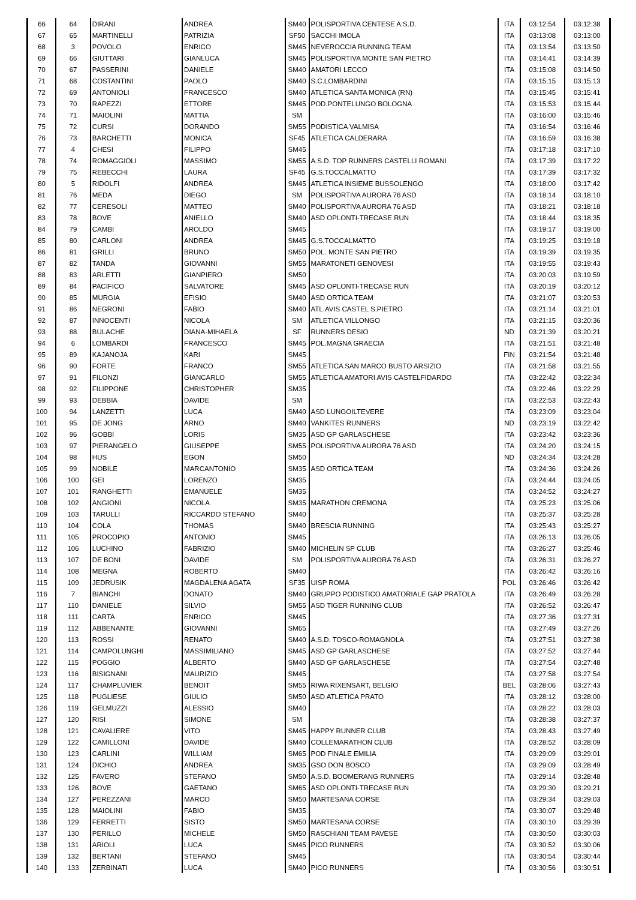| 66 | 64 | DIRANI | ANDREA | SM40 | POLISPORTIVA CENTESE A.S.D. | ITA | 03:12:54 | 03:12:38 |
| 67 | 65 | MARTINELLI | PATRIZIA | SF50 | SACCHI IMOLA | ITA | 03:13:08 | 03:13:00 |
| 68 | 3 | POVOLO | ENRICO | SM45 | NEVEROCCIA RUNNING TEAM | ITA | 03:13:54 | 03:13:50 |
| 69 | 66 | GIUTTARI | GIANLUCA | SM45 | POLISPORTIVA MONTE SAN PIETRO | ITA | 03:14:41 | 03:14:39 |
| 70 | 67 | PASSERINI | DANIELE | SM40 | AMATORI LECCO | ITA | 03:15:08 | 03:14:50 |
| 71 | 68 | COSTANTINI | PAOLO | SM40 | S.C.LOMBARDINI | ITA | 03:15:15 | 03:15:13 |
| 72 | 69 | ANTONIOLI | FRANCESCO | SM40 | ATLETICA SANTA MONICA (RN) | ITA | 03:15:45 | 03:15:41 |
| 73 | 70 | RAPEZZI | ETTORE | SM45 | POD.PONTELUNGO BOLOGNA | ITA | 03:15:53 | 03:15:44 |
| 74 | 71 | MAIOLINI | MATTIA | SM | | ITA | 03:16:00 | 03:15:46 |
| 75 | 72 | CURSI | DORANDO | SM55 | PODISTICA VALMISA | ITA | 03:16:54 | 03:16:46 |
| 76 | 73 | BARCHETTI | MONICA | SF45 | ATLETICA CALDERARA | ITA | 03:16:59 | 03:16:38 |
| 77 | 4 | CHESI | FILIPPO | SM45 | | ITA | 03:17:18 | 03:17:10 |
| 78 | 74 | ROMAGGIOLI | MASSIMO | SM55 | A.S.D. TOP RUNNERS CASTELLI ROMANI | ITA | 03:17:39 | 03:17:22 |
| 79 | 75 | REBECCHI | LAURA | SF45 | G.S.TOCCALMATTO | ITA | 03:17:39 | 03:17:32 |
| 80 | 5 | RIDOLFI | ANDREA | SM45 | ATLETICA INSIEME BUSSOLENGO | ITA | 03:18:00 | 03:17:42 |
| 81 | 76 | MEDA | DIEGO | SM | POLISPORTIVA AURORA 76 ASD | ITA | 03:18:14 | 03:18:10 |
| 82 | 77 | CERESOLI | MATTEO | SM40 | POLISPORTIVA AURORA 76 ASD | ITA | 03:18:21 | 03:18:18 |
| 83 | 78 | BOVE | ANIELLO | SM40 | ASD OPLONTI-TRECASE RUN | ITA | 03:18:44 | 03:18:35 |
| 84 | 79 | CAMBI | AROLDO | SM45 | | ITA | 03:19:17 | 03:19:00 |
| 85 | 80 | CARLONI | ANDREA | SM45 | G.S.TOCCALMATTO | ITA | 03:19:25 | 03:19:18 |
| 86 | 81 | GRILLI | BRUNO | SM50 | POL. MONTE SAN PIETRO | ITA | 03:19:39 | 03:19:35 |
| 87 | 82 | TANDA | GIOVANNI | SM55 | MARATONETI GENOVESI | ITA | 03:19:55 | 03:19:43 |
| 88 | 83 | ARLETTI | GIANPIERO | SM50 | | ITA | 03:20:03 | 03:19:59 |
| 89 | 84 | PACIFICO | SALVATORE | SM45 | ASD OPLONTI-TRECASE RUN | ITA | 03:20:19 | 03:20:12 |
| 90 | 85 | MURGIA | EFISIO | SM40 | ASD ORTICA TEAM | ITA | 03:21:07 | 03:20:53 |
| 91 | 86 | NEGRONI | FABIO | SM40 | ATL.AVIS CASTEL S.PIETRO | ITA | 03:21:14 | 03:21:01 |
| 92 | 87 | INNOCENTI | NICOLA | SM | ATLETICA VILLONGO | ITA | 03:21:15 | 03:20:36 |
| 93 | 88 | BULACHE | DIANA-MIHAELA | SF | RUNNERS DESIO | ND | 03:21:39 | 03:20:21 |
| 94 | 6 | LOMBARDI | FRANCESCO | SM45 | POL.MAGNA GRAECIA | ITA | 03:21:51 | 03:21:48 |
| 95 | 89 | KAJANOJA | KARI | SM45 | | FIN | 03:21:54 | 03:21:48 |
| 96 | 90 | FORTE | FRANCO | SM55 | ATLETICA SAN MARCO BUSTO ARSIZIO | ITA | 03:21:58 | 03:21:55 |
| 97 | 91 | FILONZI | GIANCARLO | SM55 | ATLETICA AMATORI AVIS CASTELFIDARDO | ITA | 03:22:42 | 03:22:34 |
| 98 | 92 | FILIPPONE | CHRISTOPHER | SM35 | | ITA | 03:22:46 | 03:22:29 |
| 99 | 93 | DEBBIA | DAVIDE | SM | | ITA | 03:22:53 | 03:22:43 |
| 100 | 94 | LANZETTI | LUCA | SM40 | ASD LUNGOILTEVERE | ITA | 03:23:09 | 03:23:04 |
| 101 | 95 | DE JONG | ARNO | SM40 | VANKITES RUNNERS | ND | 03:23:19 | 03:22:42 |
| 102 | 96 | GOBBI | LORIS | SM35 | ASD GP GARLASCHESE | ITA | 03:23:42 | 03:23:36 |
| 103 | 97 | PIERANGELO | GIUSEPPE | SM55 | POLISPORTIVA AURORA 76 ASD | ITA | 03:24:20 | 03:24:15 |
| 104 | 98 | HUS | EGON | SM50 | | ND | 03:24:34 | 03:24:28 |
| 105 | 99 | NOBILE | MARCANTONIO | SM35 | ASD ORTICA TEAM | ITA | 03:24:36 | 03:24:26 |
| 106 | 100 | GEI | LORENZO | SM35 | | ITA | 03:24:44 | 03:24:05 |
| 107 | 101 | RANGHETTI | EMANUELE | SM35 | | ITA | 03:24:52 | 03:24:27 |
| 108 | 102 | ANGIONI | NICOLA | SM35 | MARATHON CREMONA | ITA | 03:25:23 | 03:25:06 |
| 109 | 103 | TARULLI | RICCARDO STEFANO | SM40 | | ITA | 03:25:37 | 03:25:28 |
| 110 | 104 | COLA | THOMAS | SM40 | BRESCIA RUNNING | ITA | 03:25:43 | 03:25:27 |
| 111 | 105 | PROCOPIO | ANTONIO | SM45 | | ITA | 03:26:13 | 03:26:05 |
| 112 | 106 | LUCHINO | FABRIZIO | SM40 | MICHELIN SP CLUB | ITA | 03:26:27 | 03:25:46 |
| 113 | 107 | DE BONI | DAVIDE | SM | POLISPORTIVA AURORA 76 ASD | ITA | 03:26:31 | 03:26:27 |
| 114 | 108 | MEGNA | ROBERTO | SM40 | | ITA | 03:26:42 | 03:26:16 |
| 115 | 109 | JEDRUSIK | MAGDALENA AGATA | SF35 | UISP ROMA | POL | 03:26:46 | 03:26:42 |
| 116 | 7 | BIANCHI | DONATO | SM40 | GRUPPO PODISTICO AMATORIALE GAP PRATOLA | ITA | 03:26:49 | 03:26:28 |
| 117 | 110 | DANIELE | SILVIO | SM55 | ASD TIGER RUNNING CLUB | ITA | 03:26:52 | 03:26:47 |
| 118 | 111 | CARTA | ENRICO | SM45 | | ITA | 03:27:36 | 03:27:31 |
| 119 | 112 | ABBENANTE | GIOVANNI | SM65 | | ITA | 03:27:49 | 03:27:26 |
| 120 | 113 | ROSSI | RENATO | SM40 | A.S.D. TOSCO-ROMAGNOLA | ITA | 03:27:51 | 03:27:38 |
| 121 | 114 | CAMPOLUNGHI | MASSIMILIANO | SM45 | ASD GP GARLASCHESE | ITA | 03:27:52 | 03:27:44 |
| 122 | 115 | POGGIO | ALBERTO | SM40 | ASD GP GARLASCHESE | ITA | 03:27:54 | 03:27:48 |
| 123 | 116 | BISIGNANI | MAURIZIO | SM45 | | ITA | 03:27:58 | 03:27:54 |
| 124 | 117 | CHAMPLUVIER | BENOIT | SM55 | RIWA RIXENSART, BELGIO | BEL | 03:28:06 | 03:27:43 |
| 125 | 118 | PUGLIESE | GIULIO | SM50 | ASD ATLETICA PRATO | ITA | 03:28:12 | 03:28:00 |
| 126 | 119 | GELMUZZI | ALESSIO | SM40 | | ITA | 03:28:22 | 03:28:03 |
| 127 | 120 | RISI | SIMONE | SM | | ITA | 03:28:38 | 03:27:37 |
| 128 | 121 | CAVALIERE | VITO | SM45 | HAPPY RUNNER CLUB | ITA | 03:28:43 | 03:27:49 |
| 129 | 122 | CAMILLONI | DAVIDE | SM40 | COLLEMARATHON CLUB | ITA | 03:28:52 | 03:28:09 |
| 130 | 123 | CARLINI | WILLIAM | SM65 | POD FINALE EMILIA | ITA | 03:29:09 | 03:29:01 |
| 131 | 124 | DICHIO | ANDREA | SM35 | GSO DON BOSCO | ITA | 03:29:09 | 03:28:49 |
| 132 | 125 | FAVERO | STEFANO | SM50 | A.S.D. BOOMERANG RUNNERS | ITA | 03:29:14 | 03:28:48 |
| 133 | 126 | BOVE | GAETANO | SM65 | ASD OPLONTI-TRECASE RUN | ITA | 03:29:30 | 03:29:21 |
| 134 | 127 | PEREZZANI | MARCO | SM50 | MARTESANA CORSE | ITA | 03:29:34 | 03:29:03 |
| 135 | 128 | MAIOLINI | FABIO | SM35 | | ITA | 03:30:07 | 03:29:48 |
| 136 | 129 | FERRETTI | SISTO | SM50 | MARTESANA CORSE | ITA | 03:30:10 | 03:29:39 |
| 137 | 130 | PERILLO | MICHELE | SM50 | RASCHIANI TEAM PAVESE | ITA | 03:30:50 | 03:30:03 |
| 138 | 131 | ARIOLI | LUCA | SM45 | PICO RUNNERS | ITA | 03:30:52 | 03:30:06 |
| 139 | 132 | BERTANI | STEFANO | SM45 | | ITA | 03:30:54 | 03:30:44 |
| 140 | 133 | ZERBINATI | LUCA | SM40 | PICO RUNNERS | ITA | 03:30:56 | 03:30:51 |